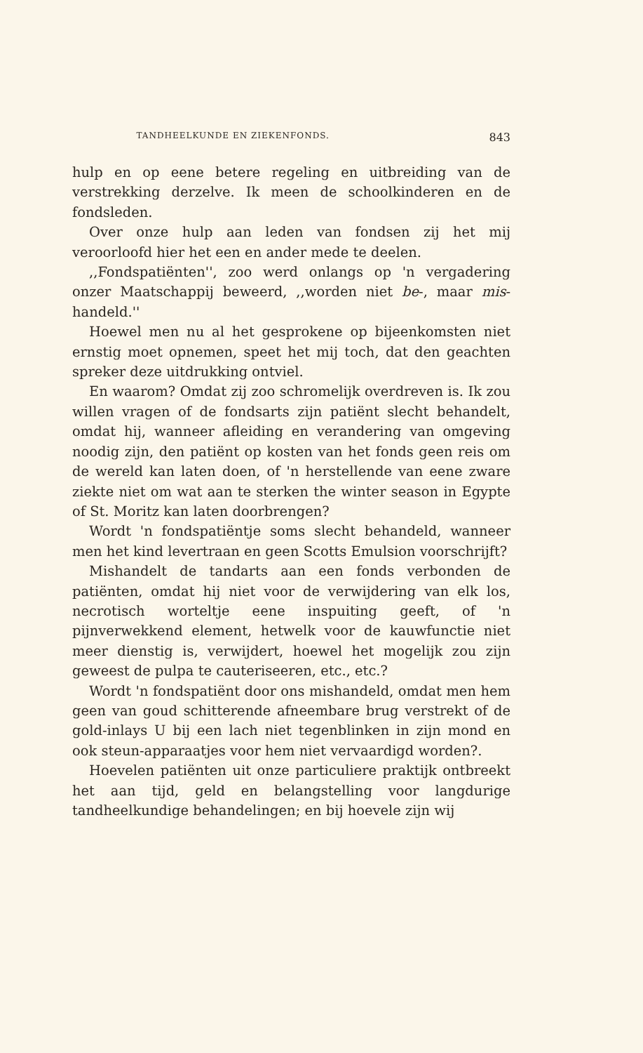TANDHEELKUNDE EN ZIEKENFONDS. 843
hulp en op eene betere regeling en uitbreiding van de verstrekking derzelve. Ik meen de schoolkinderen en de fondsleden.
Over onze hulp aan leden van fondsen zij het mij veroorloofd hier het een en ander mede te deelen.
,,Fondspatiënten'', zoo werd onlangs op 'n vergadering onzer Maatschappij beweerd, ,,worden niet be-, maar mis-handeld.''
Hoewel men nu al het gesprokene op bijeenkomsten niet ernstig moet opnemen, speet het mij toch, dat den geachten spreker deze uitdrukking ontviel.
En waarom? Omdat zij zoo schromelijk overdreven is. Ik zou willen vragen of de fondsarts zijn patiënt slecht behandelt, omdat hij, wanneer afleiding en verandering van omgeving noodig zijn, den patiënt op kosten van het fonds geen reis om de wereld kan laten doen, of 'n herstellende van eene zware ziekte niet om wat aan te sterken the winter season in Egypte of St. Moritz kan laten doorbrengen?
Wordt 'n fondspatiëntje soms slecht behandeld, wanneer men het kind levertraan en geen Scotts Emulsion voorschrijft?
Mishandelt de tandarts aan een fonds verbonden de patiënten, omdat hij niet voor de verwijdering van elk los, necrotisch worteltje eene inspuiting geeft, of 'n pijnverwekkend element, hetwelk voor de kauwfunctie niet meer dienstig is, verwijdert, hoewel het mogelijk zou zijn geweest de pulpa te cauteriseeren, etc., etc.?
Wordt 'n fondspatiënt door ons mishandeld, omdat men hem geen van goud schitterende afneembare brug verstrekt of de gold-inlays U bij een lach niet tegenblinken in zijn mond en ook steun-apparaatjes voor hem niet vervaardigd worden?.
Hoevelen patiënten uit onze particuliere praktijk ontbreekt het aan tijd, geld en belangstelling voor langdurige tandheelkundige behandelingen; en bij hoevele zijn wij